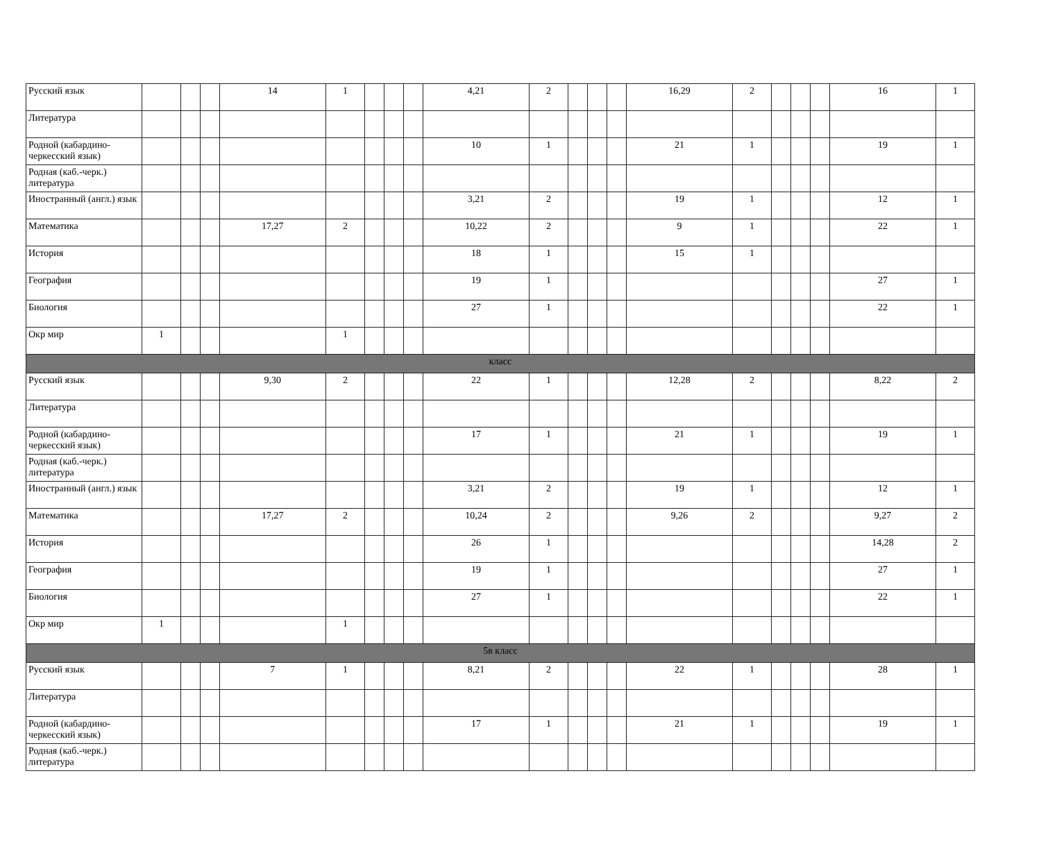| Русский язык | | | | 14 | 1 | | | | 4,21 | 2 | | | | 16,29 | 2 | | | | 16 | 1 |
| Литература | | | | | | | | | | | | | | | | | | | | |
| Родной (кабардино-черкесский язык) | | | | | | | | | 10 | 1 | | | | 21 | 1 | | | | 19 | 1 |
| Родная (каб.-черк.) литература | | | | | | | | | | | | | | | | | | | | |
| Иностранный (англ.) язык | | | | | | | | | 3,21 | 2 | | | | 19 | 1 | | | | 12 | 1 |
| Математика | | | | 17,27 | 2 | | | | 10,22 | 2 | | | | 9 | 1 | | | | 22 | 1 |
| История | | | | | | | | | 18 | 1 | | | | 15 | 1 | | | | | |
| География | | | | | | | | | 19 | 1 | | | | | | | | | 27 | 1 |
| Биология | | | | | | | | | 27 | 1 | | | | | | | | | 22 | 1 |
| Окр мир | 1 | | | | 1 | | | | | | | | | | | | | | | |
| класс | | | | | | | | | | | | | | | | | | | | |
| Русский язык | | | | 9,30 | 2 | | | | 22 | 1 | | | | 12,28 | 2 | | | | 8,22 | 2 |
| Литература | | | | | | | | | | | | | | | | | | | | |
| Родной (кабардино-черкесский язык) | | | | | | | | | 17 | 1 | | | | 21 | 1 | | | | 19 | 1 |
| Родная (каб.-черк.) литература | | | | | | | | | | | | | | | | | | | | |
| Иностранный (англ.) язык | | | | | | | | | 3,21 | 2 | | | | 19 | 1 | | | | 12 | 1 |
| Математика | | | | 17,27 | 2 | | | | 10,24 | 2 | | | | 9,26 | 2 | | | | 9,27 | 2 |
| История | | | | | | | | | 26 | 1 | | | | | | | | | 14,28 | 2 |
| География | | | | | | | | | 19 | 1 | | | | | | | | | 27 | 1 |
| Биология | | | | | | | | | 27 | 1 | | | | | | | | | 22 | 1 |
| Окр мир | 1 | | | | 1 | | | | | | | | | | | | | | | |
| 5в класс | | | | | | | | | | | | | | | | | | | | |
| Русский язык | | | | 7 | 1 | | | | 8,21 | 2 | | | | 22 | 1 | | | | 28 | 1 |
| Литература | | | | | | | | | | | | | | | | | | | | |
| Родной (кабардино-черкесский язык) | | | | | | | | | 17 | 1 | | | | 21 | 1 | | | | 19 | 1 |
| Родная (каб.-черк.) литература | | | | | | | | | | | | | | | | | | | | |